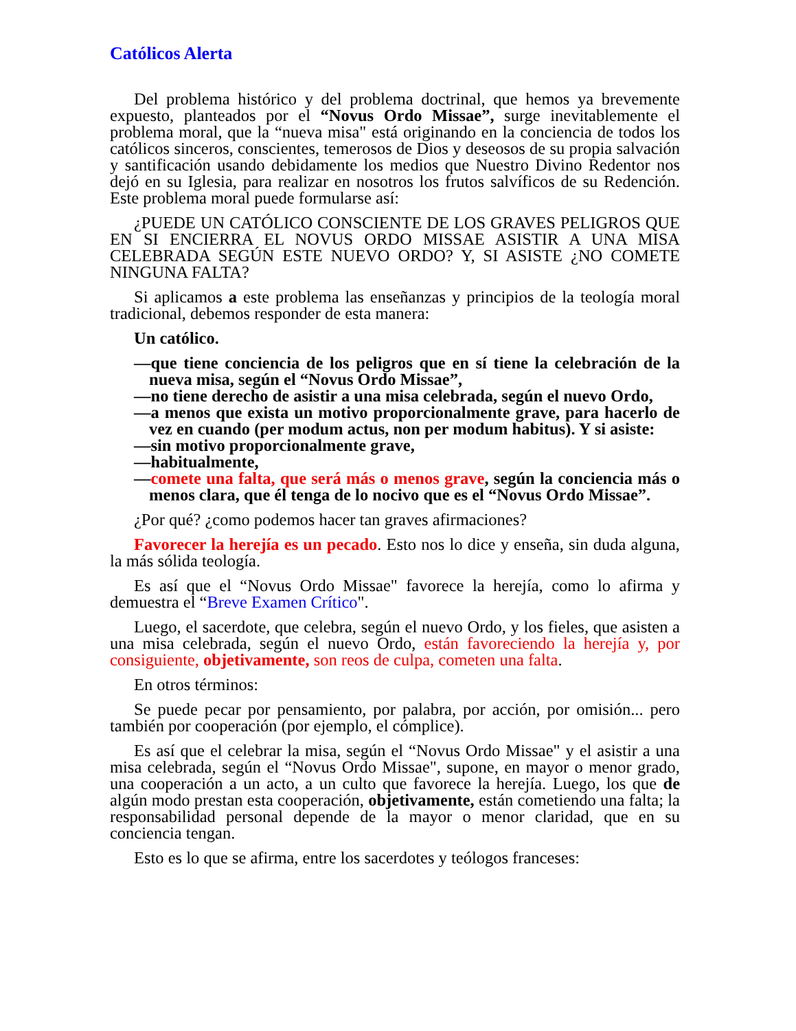Católicos Alerta
Del problema histórico y del problema doctrinal, que hemos ya brevemente expuesto, planteados por el “Novus Ordo Missae”, surge inevitablemente el problema moral, que la “nueva misa" está originando en la conciencia de todos los católicos sinceros, conscientes, temerosos de Dios y deseosos de su propia salvación y santificación usando debidamente los medios que Nuestro Divino Redentor nos dejó en su Iglesia, para realizar en nosotros los frutos salvíficos de su Redención. Este problema moral puede formularse así:
¿PUEDE UN CATÓLICO CONSCIENTE DE LOS GRAVES PELIGROS QUE EN SI ENCIERRA EL NOVUS ORDO MISSAE ASISTIR A UNA MISA CELEBRADA SEGÚN ESTE NUEVO ORDO? Y, SI ASISTE ¿NO COMETE NINGUNA FALTA?
Si aplicamos a este problema las enseñanzas y principios de la teología moral tradicional, debemos responder de esta manera:
Un católico.
—que tiene conciencia de los peligros que en sí tiene la celebración de la nueva misa, según el “Novus Ordo Missae”,
—no tiene derecho de asistir a una misa celebrada, según el nuevo Ordo,
—a menos que exista un motivo proporcionalmente grave, para hacerlo de vez en cuando (per modum actus, non per modum habitus). Y si asiste:
—sin motivo proporcionalmente grave,
—habitualmente,
—comete una falta, que será más o menos grave, según la conciencia más o menos clara, que él tenga de lo nocivo que es el “Novus Ordo Missae”.
¿Por qué? ¿como podemos hacer tan graves afirmaciones?
Favorecer la herejía es un pecado. Esto nos lo dice y enseña, sin duda alguna, la más sólida teología.
Es así que el “Novus Ordo Missae" favorece la herejía, como lo afirma y demuestra el “Breve Examen Crítico".
Luego, el sacerdote, que celebra, según el nuevo Ordo, y los fieles, que asisten a una misa celebrada, según el nuevo Ordo, están favoreciendo la herejía y, por consiguiente, objetivamente, son reos de culpa, cometen una falta.
En otros términos:
Se puede pecar por pensamiento, por palabra, por acción, por omisión... pero también por cooperación (por ejemplo, el cómplice).
Es así que el celebrar la misa, según el “Novus Ordo Missae" y el asistir a una misa celebrada, según el “Novus Ordo Missae", supone, en mayor o menor grado, una cooperación a un acto, a un culto que favorece la herejía. Luego, los que de algún modo prestan esta cooperación, objetivamente, están cometiendo una falta; la responsabilidad personal depende de la mayor o menor claridad, que en su conciencia tengan.
Esto es lo que se afirma, entre los sacerdotes y teólogos franceses: